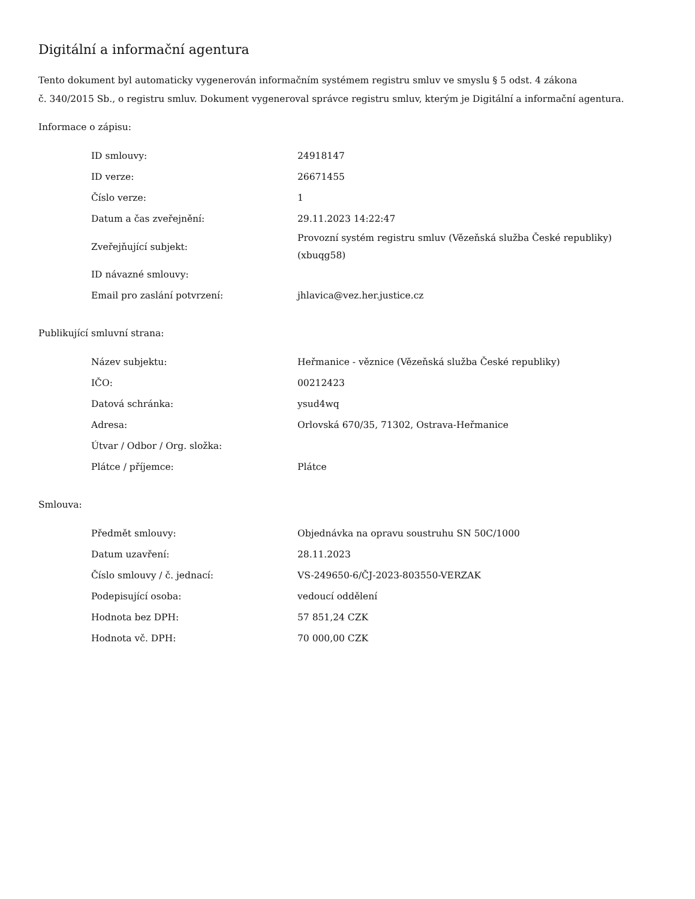Digitální a informační agentura
Tento dokument byl automaticky vygenerován informačním systémem registru smluv ve smyslu § 5 odst. 4 zákona
č. 340/2015 Sb., o registru smluv. Dokument vygeneroval správce registru smluv, kterým je Digitální a informační agentura.
Informace o zápisu:
| ID smlouvy: | 24918147 |
| ID verze: | 26671455 |
| Číslo verze: | 1 |
| Datum a čas zveřejnění: | 29.11.2023 14:22:47 |
| Zveřejňující subjekt: | Provozní systém registru smluv (Vězeňská služba České republiky) (xbuqg58) |
| ID návazné smlouvy: | |
| Email pro zaslání potvrzení: | jhlavica@vez.her.justice.cz |
Publikující smluvní strana:
| Název subjektu: | Heřmanice - věznice (Vězeňská služba České republiky) |
| IČO: | 00212423 |
| Datová schránka: | ysud4wq |
| Adresa: | Orlovská 670/35, 71302, Ostrava-Heřmanice |
| Útvar / Odbor / Org. složka: | |
| Plátce / příjemce: | Plátce |
Smlouva:
| Předmět smlouvy: | Objednávka na opravu soustruhu SN 50C/1000 |
| Datum uzavření: | 28.11.2023 |
| Číslo smlouvy / č. jednací: | VS-249650-6/ČJ-2023-803550-VERZAK |
| Podepisující osoba: | vedoucí oddělení |
| Hodnota bez DPH: | 57 851,24 CZK |
| Hodnota vč. DPH: | 70 000,00 CZK |